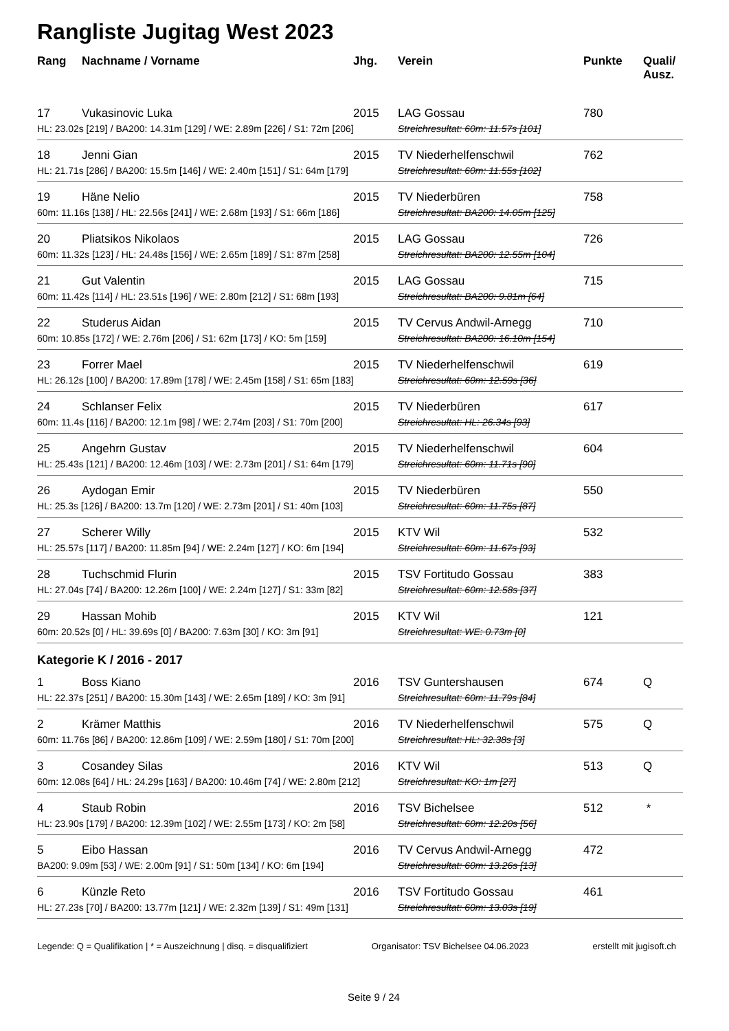Rangliste Jugitag West 2023
| Rang | Nachname / Vorname | Jhg. | Verein | Punkte | Quali/ Ausz. |
| --- | --- | --- | --- | --- | --- |
| 17 | Vukasinovic Luka | 2015 | LAG Gossau | 780 | |
| HL: 23.02s [219] / BA200: 14.31m [129] / WE: 2.89m [226] / S1: 72m [206] | | | Streichresultat: 60m: 11.57s [101] | | |
| 18 | Jenni Gian | 2015 | TV Niederhelfenschwil | 762 | |
| HL: 21.71s [286] / BA200: 15.5m [146] / WE: 2.40m [151] / S1: 64m [179] | | | Streichresultat: 60m: 11.55s [102] | | |
| 19 | Häne Nelio | 2015 | TV Niederbüren | 758 | |
| 60m: 11.16s [138] / HL: 22.56s [241] / WE: 2.68m [193] / S1: 66m [186] | | | Streichresultat: BA200: 14.05m [125] | | |
| 20 | Pliatsikos Nikolaos | 2015 | LAG Gossau | 726 | |
| 60m: 11.32s [123] / HL: 24.48s [156] / WE: 2.65m [189] / S1: 87m [258] | | | Streichresultat: BA200: 12.55m [104] | | |
| 21 | Gut Valentin | 2015 | LAG Gossau | 715 | |
| 60m: 11.42s [114] / HL: 23.51s [196] / WE: 2.80m [212] / S1: 68m [193] | | | Streichresultat: BA200: 9.81m [64] | | |
| 22 | Studerus Aidan | 2015 | TV Cervus Andwil-Arnegg | 710 | |
| 60m: 10.85s [172] / WE: 2.76m [206] / S1: 62m [173] / KO: 5m [159] | | | Streichresultat: BA200: 16.10m [154] | | |
| 23 | Forrer Mael | 2015 | TV Niederhelfenschwil | 619 | |
| HL: 26.12s [100] / BA200: 17.89m [178] / WE: 2.45m [158] / S1: 65m [183] | | | Streichresultat: 60m: 12.59s [36] | | |
| 24 | Schlanser Felix | 2015 | TV Niederbüren | 617 | |
| 60m: 11.4s [116] / BA200: 12.1m [98] / WE: 2.74m [203] / S1: 70m [200] | | | Streichresultat: HL: 26.34s [93] | | |
| 25 | Angehrn Gustav | 2015 | TV Niederhelfenschwil | 604 | |
| HL: 25.43s [121] / BA200: 12.46m [103] / WE: 2.73m [201] / S1: 64m [179] | | | Streichresultat: 60m: 11.71s [90] | | |
| 26 | Aydogan Emir | 2015 | TV Niederbüren | 550 | |
| HL: 25.3s [126] / BA200: 13.7m [120] / WE: 2.73m [201] / S1: 40m [103] | | | Streichresultat: 60m: 11.75s [87] | | |
| 27 | Scherer Willy | 2015 | KTV Wil | 532 | |
| HL: 25.57s [117] / BA200: 11.85m [94] / WE: 2.24m [127] / KO: 6m [194] | | | Streichresultat: 60m: 11.67s [93] | | |
| 28 | Tuchschmid Flurin | 2015 | TSV Fortitudo Gossau | 383 | |
| HL: 27.04s [74] / BA200: 12.26m [100] / WE: 2.24m [127] / S1: 33m [82] | | | Streichresultat: 60m: 12.58s [37] | | |
| 29 | Hassan Mohib | 2015 | KTV Wil | 121 | |
| 60m: 20.52s [0] / HL: 39.69s [0] / BA200: 7.63m [30] / KO: 3m [91] | | | Streichresultat: WE: 0.73m [0] | | |
| Kategorie K / 2016 - 2017 | | | | | |
| 1 | Boss Kiano | 2016 | TSV Guntershausen | 674 | Q |
| HL: 22.37s [251] / BA200: 15.30m [143] / WE: 2.65m [189] / KO: 3m [91] | | | Streichresultat: 60m: 11.79s [84] | | |
| 2 | Krämer Matthis | 2016 | TV Niederhelfenschwil | 575 | Q |
| 60m: 11.76s [86] / BA200: 12.86m [109] / WE: 2.59m [180] / S1: 70m [200] | | | Streichresultat: HL: 32.38s [3] | | |
| 3 | Cosandey Silas | 2016 | KTV Wil | 513 | Q |
| 60m: 12.08s [64] / HL: 24.29s [163] / BA200: 10.46m [74] / WE: 2.80m [212] | | | Streichresultat: KO: 1m [27] | | |
| 4 | Staub Robin | 2016 | TSV Bichelsee | 512 | * |
| HL: 23.90s [179] / BA200: 12.39m [102] / WE: 2.55m [173] / KO: 2m [58] | | | Streichresultat: 60m: 12.20s [56] | | |
| 5 | Eibo Hassan | 2016 | TV Cervus Andwil-Arnegg | 472 | |
| BA200: 9.09m [53] / WE: 2.00m [91] / S1: 50m [134] / KO: 6m [194] | | | Streichresultat: 60m: 13.26s [13] | | |
| 6 | Künzle Reto | 2016 | TSV Fortitudo Gossau | 461 | |
| HL: 27.23s [70] / BA200: 13.77m [121] / WE: 2.32m [139] / S1: 49m [131] | | | Streichresultat: 60m: 13.03s [19] | | |
Legende: Q = Qualifikation | * = Auszeichnung | disq. = disqualifiziert Organisator: TSV Bichelsee 04.06.2023 erstellt mit jugisoft.ch
Seite 9 / 24